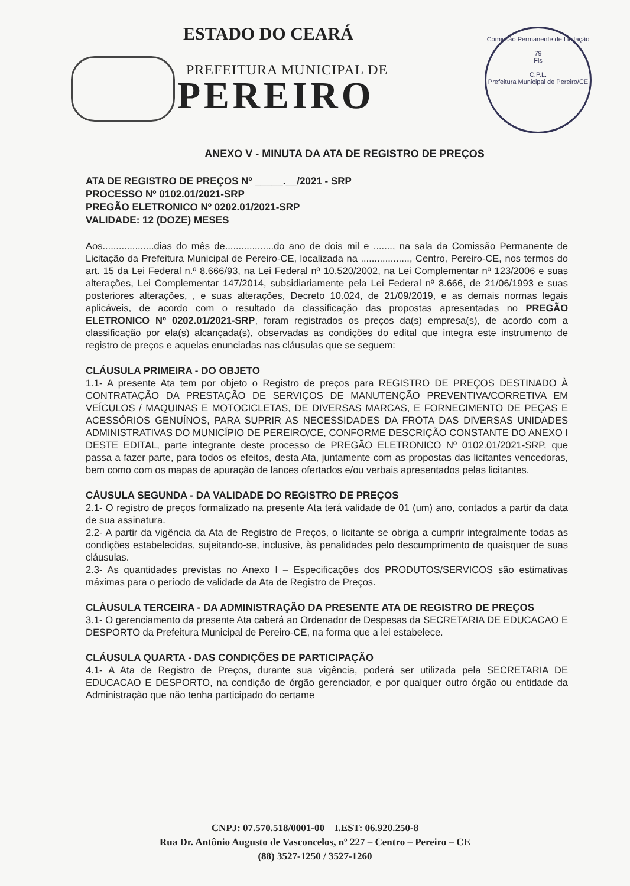ESTADO DO CEARÁ
PREFEITURA MUNICIPAL DE
PEREIRO
Comissão Permanente de Licitação
79
Fls
C.P.L.
Prefeitura Municipal de Pereiro/CE
ANEXO V - MINUTA DA ATA DE REGISTRO DE PREÇOS
ATA DE REGISTRO DE PREÇOS Nº _____.__/2021 - SRP
PROCESSO Nº 0102.01/2021-SRP
PREGÃO ELETRONICO Nº 0202.01/2021-SRP
VALIDADE: 12 (DOZE) MESES
Aos...................dias do mês de..................do ano de dois mil e ......., na sala da Comissão Permanente de Licitação da Prefeitura Municipal de Pereiro-CE, localizada na .................., Centro, Pereiro-CE, nos termos do art. 15 da Lei Federal n.º 8.666/93, na Lei Federal nº 10.520/2002, na Lei Complementar nº 123/2006 e suas alterações, Lei Complementar 147/2014, subsidiariamente pela Lei Federal nº 8.666, de 21/06/1993 e suas posteriores alterações, , e suas alterações, Decreto 10.024, de 21/09/2019, e as demais normas legais aplicáveis, de acordo com o resultado da classificação das propostas apresentadas no PREGÃO ELETRONICO Nº 0202.01/2021-SRP, foram registrados os preços da(s) empresa(s), de acordo com a classificação por ela(s) alcançada(s), observadas as condições do edital que integra este instrumento de registro de preços e aquelas enunciadas nas cláusulas que se seguem:
CLÁUSULA PRIMEIRA - DO OBJETO
1.1- A presente Ata tem por objeto o Registro de preços para REGISTRO DE PREÇOS DESTINADO À CONTRATAÇÃO DA PRESTAÇÃO DE SERVIÇOS DE MANUTENÇÃO PREVENTIVA/CORRETIVA EM VEÍCULOS / MAQUINAS E MOTOCICLETAS, DE DIVERSAS MARCAS, E FORNECIMENTO DE PEÇAS E ACESSÓRIOS GENUÍNOS, PARA SUPRIR AS NECESSIDADES DA FROTA DAS DIVERSAS UNIDADES ADMINISTRATIVAS DO MUNICÍPIO DE PEREIRO/CE, CONFORME DESCRIÇÃO CONSTANTE DO ANEXO I DESTE EDITAL, parte integrante deste processo de PREGÃO ELETRONICO Nº 0102.01/2021-SRP, que passa a fazer parte, para todos os efeitos, desta Ata, juntamente com as propostas das licitantes vencedoras, bem como com os mapas de apuração de lances ofertados e/ou verbais apresentados pelas licitantes.
CÁUSULA SEGUNDA - DA VALIDADE DO REGISTRO DE PREÇOS
2.1- O registro de preços formalizado na presente Ata terá validade de 01 (um) ano, contados a partir da data de sua assinatura.
2.2- A partir da vigência da Ata de Registro de Preços, o licitante se obriga a cumprir integralmente todas as condições estabelecidas, sujeitando-se, inclusive, às penalidades pelo descumprimento de quaisquer de suas cláusulas.
2.3- As quantidades previstas no Anexo I – Especificações dos PRODUTOS/SERVICOS são estimativas máximas para o período de validade da Ata de Registro de Preços.
CLÁUSULA TERCEIRA - DA ADMINISTRAÇÃO DA PRESENTE ATA DE REGISTRO DE PREÇOS
3.1- O gerenciamento da presente Ata caberá ao Ordenador de Despesas da SECRETARIA DE EDUCACAO E DESPORTO da Prefeitura Municipal de Pereiro-CE, na forma que a lei estabelece.
CLÁUSULA QUARTA - DAS CONDIÇÕES DE PARTICIPAÇÃO
4.1- A Ata de Registro de Preços, durante sua vigência, poderá ser utilizada pela SECRETARIA DE EDUCACAO E DESPORTO, na condição de órgão gerenciador, e por qualquer outro órgão ou entidade da Administração que não tenha participado do certame
CNPJ: 07.570.518/0001-00 I.EST: 06.920.250-8
Rua Dr. Antônio Augusto de Vasconcelos, nº 227 – Centro – Pereiro – CE
(88) 3527-1250 / 3527-1260